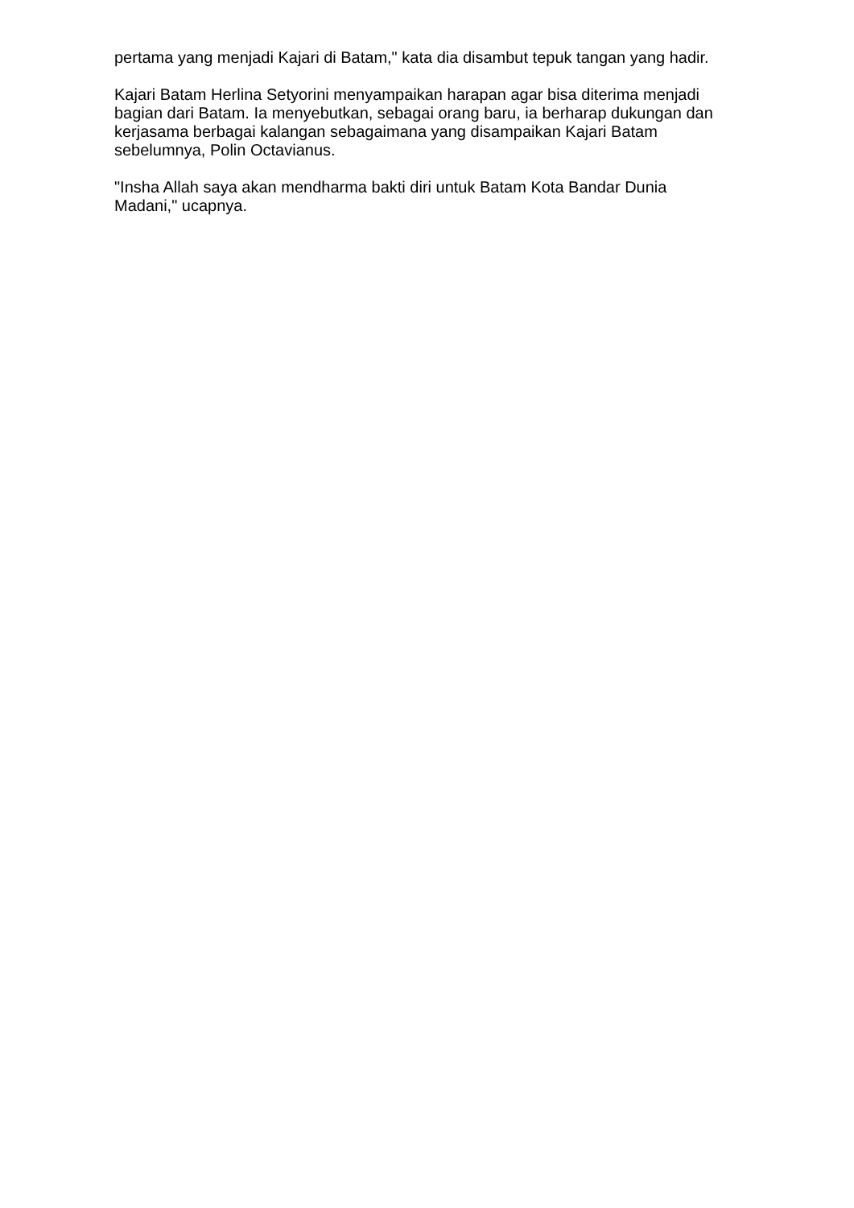pertama yang menjadi Kajari di Batam," kata dia disambut tepuk tangan yang hadir.
Kajari Batam Herlina Setyorini menyampaikan harapan agar bisa diterima menjadi bagian dari Batam. Ia menyebutkan, sebagai orang baru, ia berharap dukungan dan kerjasama berbagai kalangan sebagaimana yang disampaikan Kajari Batam sebelumnya, Polin Octavianus.
"Insha Allah saya akan mendharma bakti diri untuk Batam Kota Bandar Dunia Madani," ucapnya.